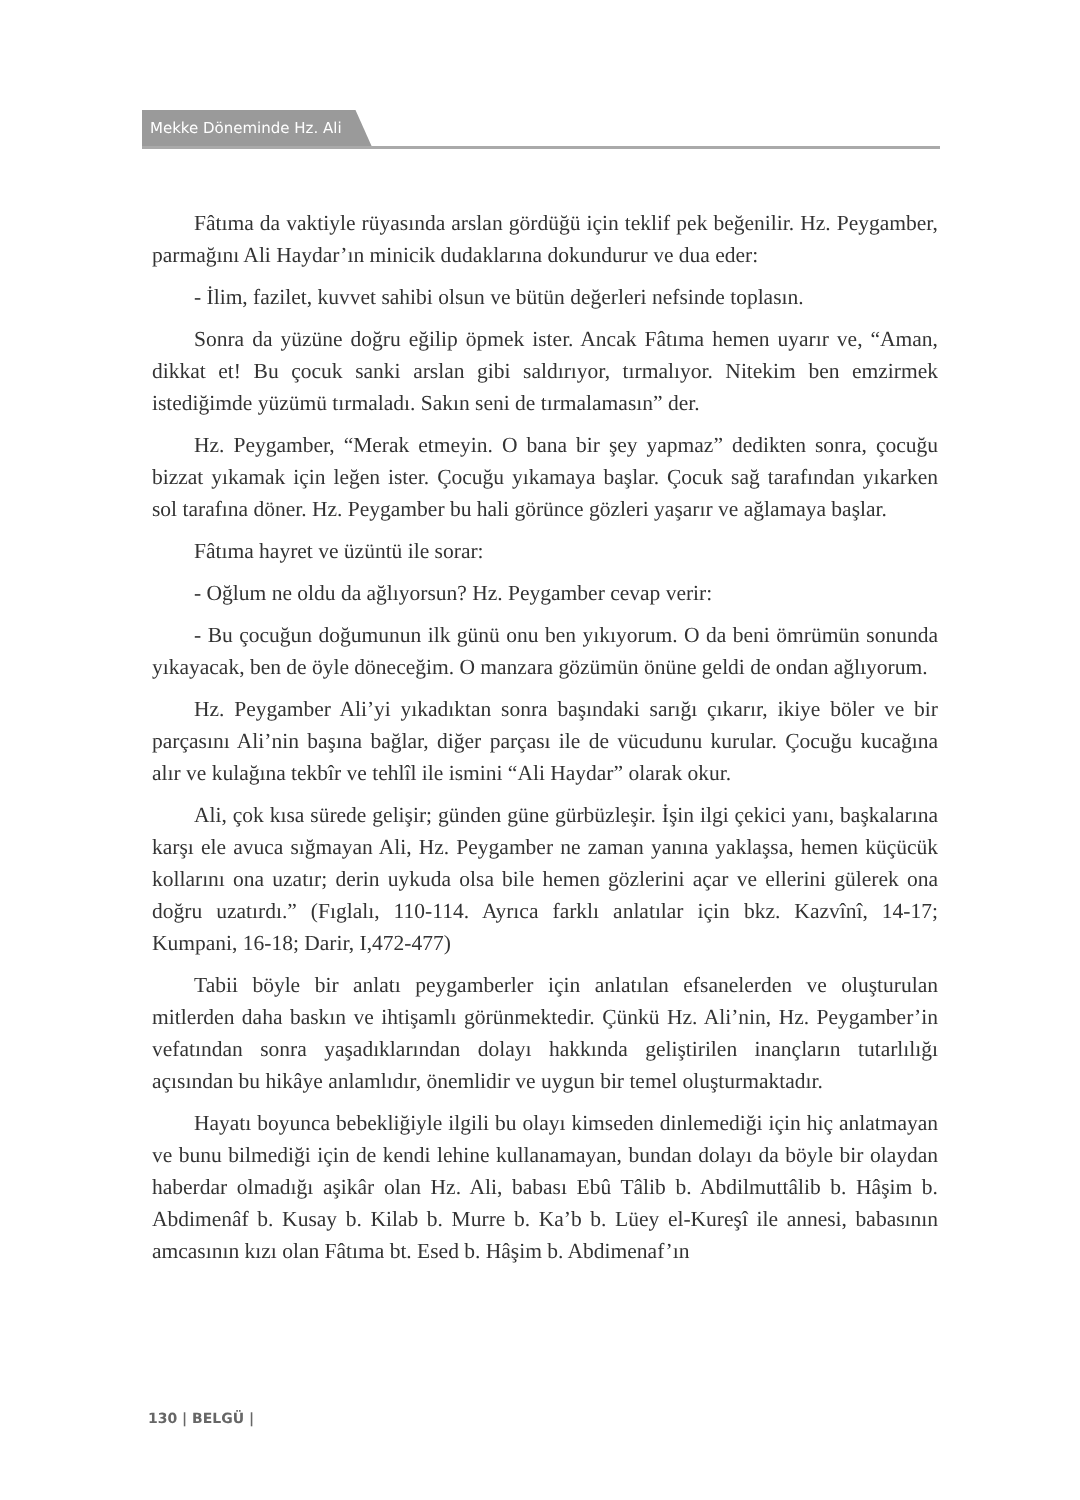Mekke Döneminde Hz. Ali
Fâtıma da vaktiyle rüyasında arslan gördüğü için teklif pek beğenilir. Hz. Peygamber, parmağını Ali Haydar’ın minicik dudaklarına dokundurur ve dua eder:
- İlim, fazilet, kuvvet sahibi olsun ve bütün değerleri nefsinde toplasın.
Sonra da yüzüne doğru eğilip öpmek ister. Ancak Fâtıma hemen uyarır ve, “Aman, dikkat et! Bu çocuk sanki arslan gibi saldırıyor, tırmalıyor. Nitekim ben emzirmek istediğimde yüzümü tırmaladı. Sakın seni de tırmalamasın” der.
Hz. Peygamber, “Merak etmeyin. O bana bir şey yapmaz” dedikten sonra, çocuğu bizzat yıkamak için leğen ister. Çocuğu yıkamaya başlar. Çocuk sağ tarafından yıkarken sol tarafına döner. Hz. Peygamber bu hali görünce gözleri yaşarır ve ağlamaya başlar.
Fâtıma hayret ve üzüntü ile sorar:
- Oğlum ne oldu da ağlıyorsun? Hz. Peygamber cevap verir:
- Bu çocuğun doğumunun ilk günü onu ben yıkıyorum. O da beni ömrümün sonunda yıkayacak, ben de öyle döneceğim. O manzara gözümün önüne geldi de ondan ağlıyorum.
Hz. Peygamber Ali’yi yıkadıktan sonra başındaki sarığı çıkarır, ikiye böler ve bir parçasını Ali’nin başına bağlar, diğer parçası ile de vücudunu kurular. Çocuğu kucağına alır ve kulağına tekbîr ve tehlîl ile ismini “Ali Haydar” olarak okur.
Ali, çok kısa sürede gelişir; günden güne gürbüzleşir. İşin ilgi çekici yanı, başkalarına karşı ele avuca sığmayan Ali, Hz. Peygamber ne zaman yanına yaklaşsa, hemen küçücük kollarını ona uzatır; derin uykuda olsa bile hemen gözlerini açar ve ellerini gülerek ona doğru uzatırdı.” (Fıglalı, 110-114. Ayrıca farklı anlatılar için bkz. Kazvînî, 14-17; Kumpani, 16-18; Darir, I,472-477)
Tabii böyle bir anlatı peygamberler için anlatılan efsanelerden ve oluşturulan mitlerden daha baskın ve ihtişamlı görünmektedir. Çünkü Hz. Ali’nin, Hz. Peygamber’in vefatından sonra yaşadıklarından dolayı hakkında geliştirilen inançların tutarlılığı açısından bu hikâye anlamlıdır, önemlidir ve uygun bir temel oluşturmaktadır.
Hayatı boyunca bebekliğiyle ilgili bu olayı kimseden dinlemediği için hiç anlatmayan ve bunu bilmediği için de kendi lehine kullanamayan, bundan dolayı da böyle bir olaydan haberdar olmadığı aşikâr olan Hz. Ali, babası Ebû Tâlib b. Abdilmuttâlib b. Hâşim b. Abdimenâf b. Kusay b. Kilab b. Murre b. Ka’b b. Lüey el-Kureşî ile annesi, babasının amcasının kızı olan Fâtıma bt. Esed b. Hâşim b. Abdimenaf’ın
130 | BELGÜ |